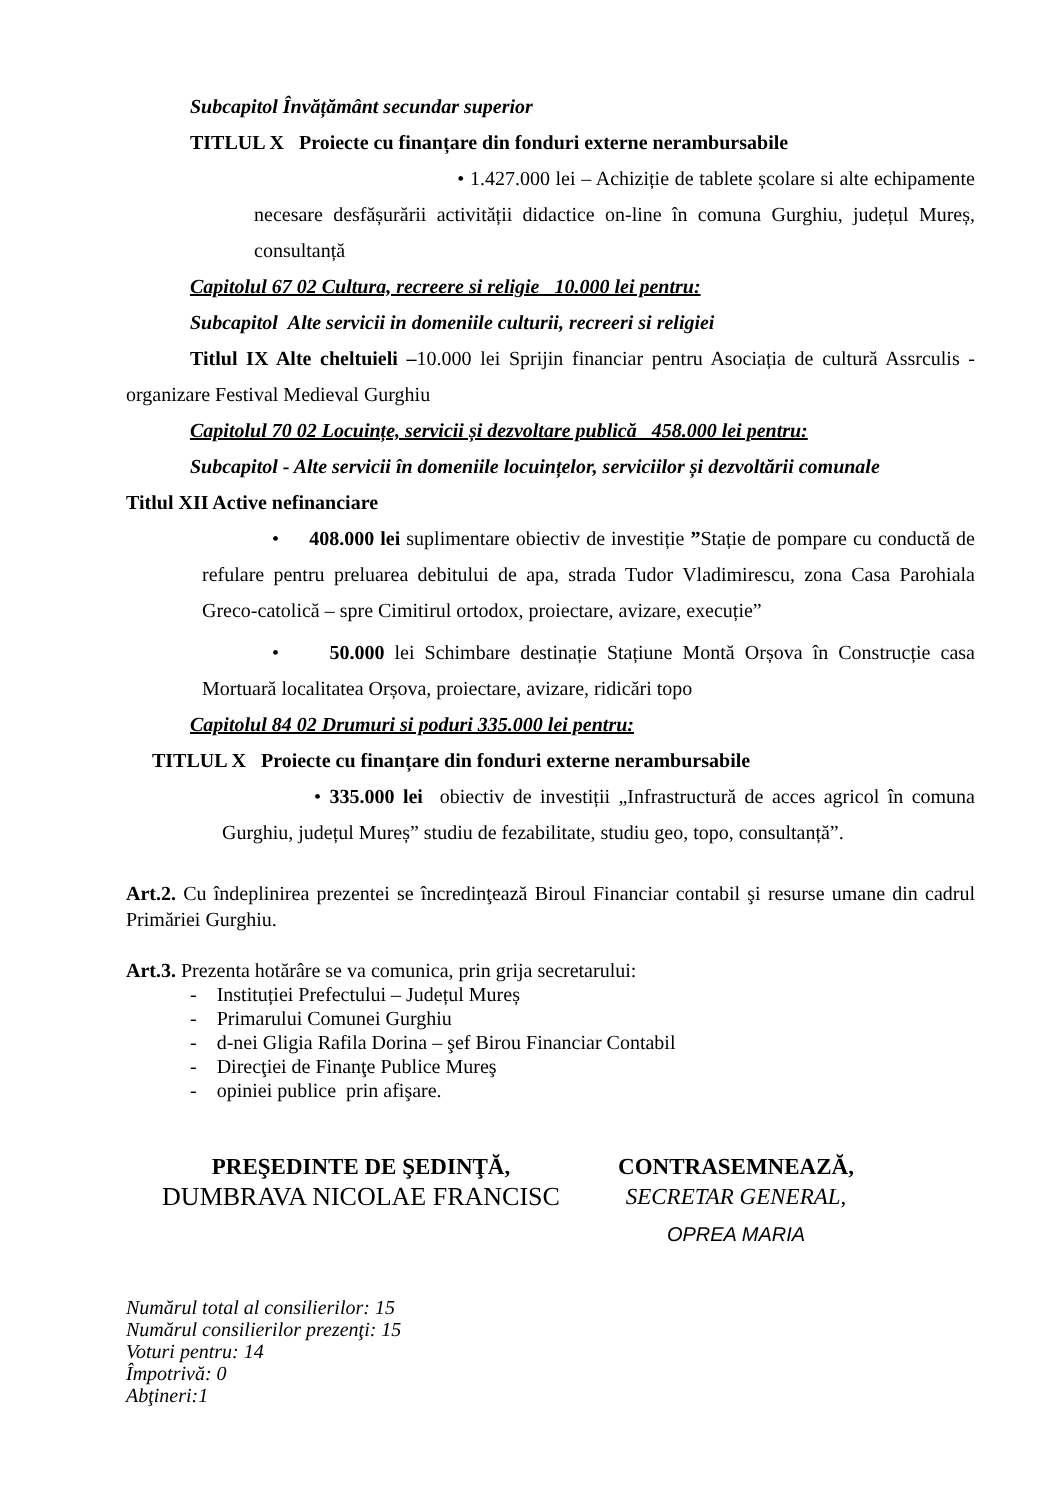Subcapitol Învățământ secundar superior
TITLUL X Proiecte cu finanțare din fonduri externe nerambursabile
• 1.427.000 lei – Achiziție de tablete școlare si alte echipamente necesare desfășurării activității didactice on-line în comuna Gurghiu, județul Mureș, consultanță
Capitolul 67 02 Cultura, recreere si religie 10.000 lei pentru:
Subcapitol Alte servicii in domeniile culturii, recreeri si religiei
Titlul IX Alte cheltuieli –10.000 lei Sprijin financiar pentru Asociația de cultură Assrculis - organizare Festival Medieval Gurghiu
Capitolul 70 02 Locuințe, servicii și dezvoltare publică 458.000 lei pentru:
Subcapitol - Alte servicii în domeniile locuințelor, serviciilor și dezvoltării comunale
Titlul XII Active nefinanciare
• 408.000 lei suplimentare obiectiv de investiție ”Stație de pompare cu conductă de refulare pentru preluarea debitului de apa, strada Tudor Vladimirescu, zona Casa Parohiala Greco-catolică – spre Cimitirul ortodox, proiectare, avizare, execuție”
• 50.000 lei Schimbare destinație Stațiune Montă Orșova în Construcție casa Mortuară localitatea Orșova, proiectare, avizare, ridicări topo
Capitolul 84 02 Drumuri si poduri 335.000 lei pentru:
TITLUL X Proiecte cu finanțare din fonduri externe nerambursabile
• 335.000 lei obiectiv de investiții „Infrastructură de acces agricol în comuna Gurghiu, județul Mureș” studiu de fezabilitate, studiu geo, topo, consultanță”.
Art.2. Cu îndeplinirea prezentei se încredinţează Biroul Financiar contabil şi resurse umane din cadrul Primăriei Gurghiu.
Art.3. Prezenta hotărâre se va comunica, prin grija secretarului:
- Instituției Prefectului – Județul Mureș
- Primarului Comunei Gurghiu
- d-nei Gligia Rafila Dorina – şef Birou Financiar Contabil
- Direcţiei de Finanţe Publice Mureş
- opiniei publice prin afişare.
PREŞEDINTE DE ŞEDINŢĂ,
DUMBRAVA NICOLAE FRANCISC
CONTRASEMNEAZĂ,
SECRETAR GENERAL,
OPREA MARIA
Numărul total al consilierilor: 15
Numărul consilierilor prezenţi: 15
Voturi pentru: 14
Împotrivă: 0
Abţineri:1